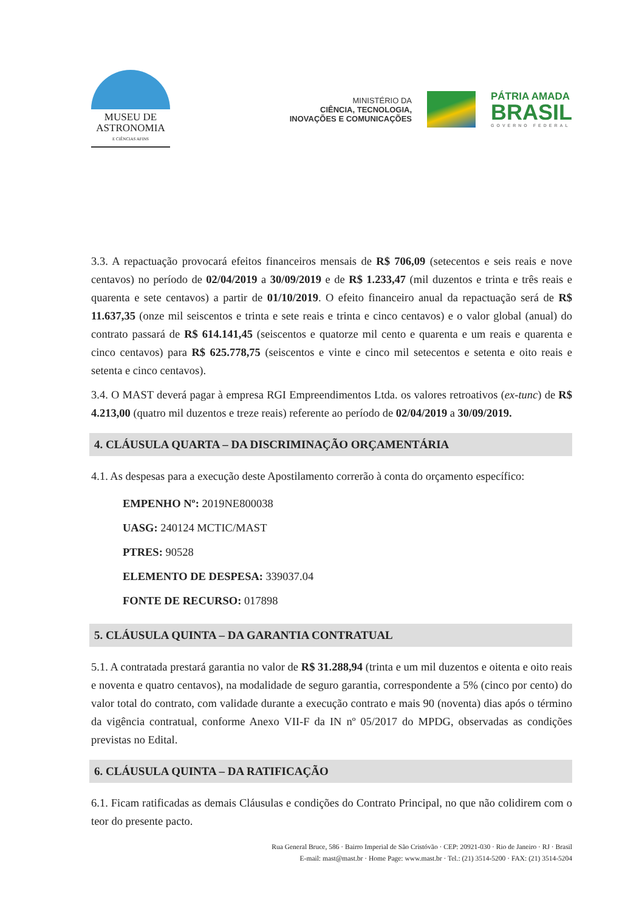MUSEU DE
ASTRONOMIA
E CIÊNCIAS AFINS
MINISTÉRIO DA
CIÊNCIA, TECNOLOGIA,
INOVAÇÕES E COMUNICAÇÕES
PÁTRIA AMADA
BRASIL
GOVERNO FEDERAL
3.3. A repactuação provocará efeitos financeiros mensais de R$ 706,09 (setecentos e seis reais e nove centavos) no período de 02/04/2019 a 30/09/2019 e de R$ 1.233,47 (mil duzentos e trinta e três reais e quarenta e sete centavos) a partir de 01/10/2019. O efeito financeiro anual da repactuação será de R$ 11.637,35 (onze mil seiscentos e trinta e sete reais e trinta e cinco centavos) e o valor global (anual) do contrato passará de R$ 614.141,45 (seiscentos e quatorze mil cento e quarenta e um reais e quarenta e cinco centavos) para R$ 625.778,75 (seiscentos e vinte e cinco mil setecentos e setenta e oito reais e setenta e cinco centavos).
3.4. O MAST deverá pagar à empresa RGI Empreendimentos Ltda. os valores retroativos (ex-tunc) de R$ 4.213,00 (quatro mil duzentos e treze reais) referente ao período de 02/04/2019 a 30/09/2019.
4. CLÁUSULA QUARTA – DA DISCRIMINAÇÃO ORÇAMENTÁRIA
4.1. As despesas para a execução deste Apostilamento correrão à conta do orçamento específico:
EMPENHO Nº: 2019NE800038
UASG: 240124 MCTIC/MAST
PTRES: 90528
ELEMENTO DE DESPESA: 339037.04
FONTE DE RECURSO: 017898
5. CLÁUSULA QUINTA – DA GARANTIA CONTRATUAL
5.1. A contratada prestará garantia no valor de R$ 31.288,94 (trinta e um mil duzentos e oitenta e oito reais e noventa e quatro centavos), na modalidade de seguro garantia, correspondente a 5% (cinco por cento) do valor total do contrato, com validade durante a execução contrato e mais 90 (noventa) dias após o término da vigência contratual, conforme Anexo VII-F da IN nº 05/2017 do MPDG, observadas as condições previstas no Edital.
6. CLÁUSULA QUINTA – DA RATIFICAÇÃO
6.1. Ficam ratificadas as demais Cláusulas e condições do Contrato Principal, no que não colidirem com o teor do presente pacto.
Rua General Bruce, 586 · Bairro Imperial de São Cristóvão · CEP: 20921-030 · Rio de Janeiro · RJ · Brasil
E-mail: mast@mast.br · Home Page: www.mast.br · Tel.: (21) 3514-5200 · FAX: (21) 3514-5204